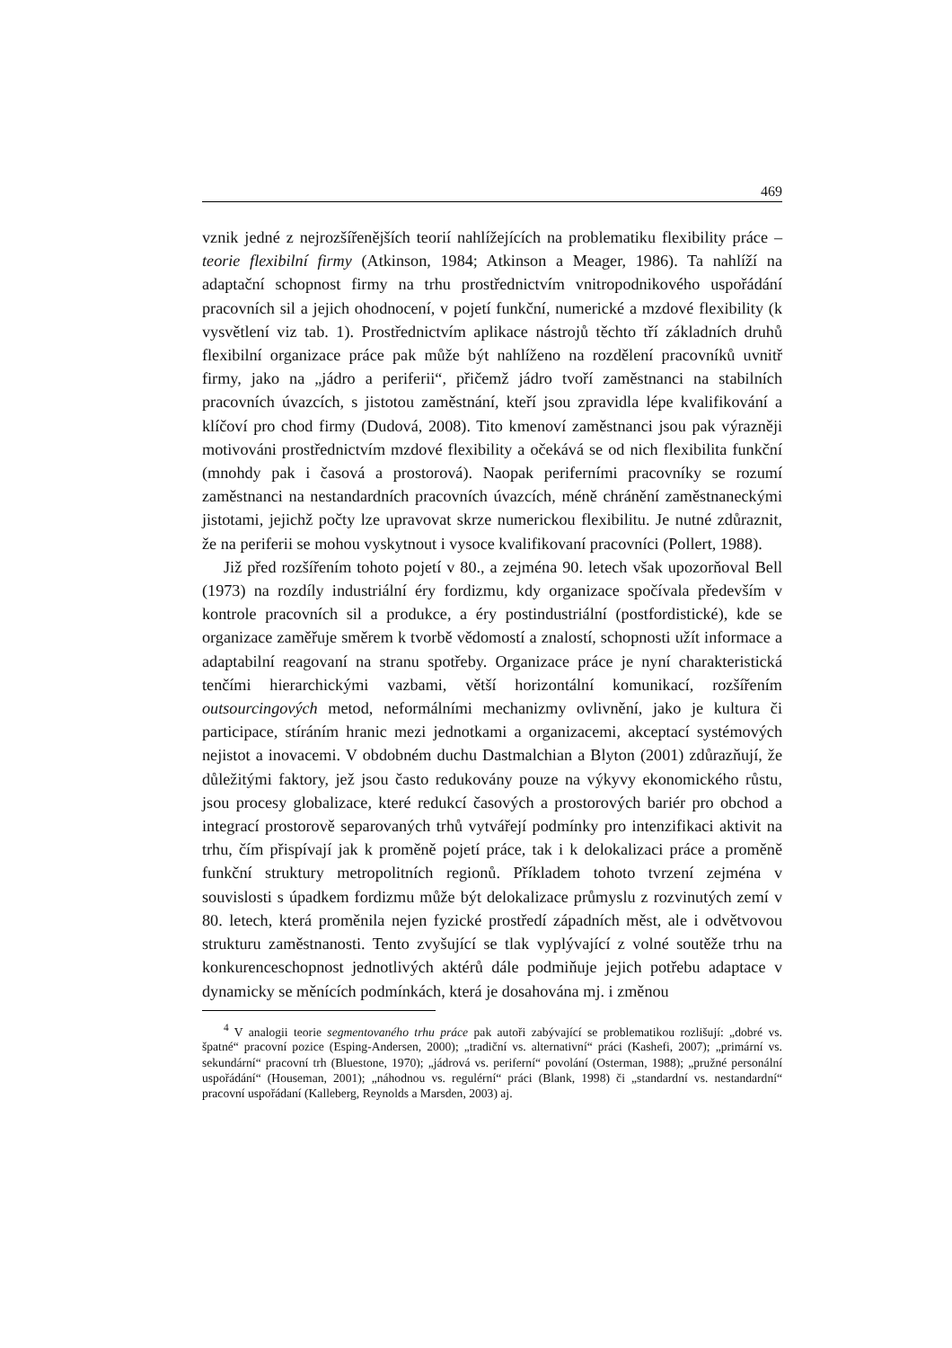469
vznik jedné z nejrozšířenějších teorií nahlížejících na problematiku flexibility práce – teorie flexibilní firmy (Atkinson, 1984; Atkinson a Meager, 1986). Ta nahlíží na adaptační schopnost firmy na trhu prostřednictvím vnitropodnikového uspořádání pracovních sil a jejich ohodnocení, v pojetí funkční, numerické a mzdové flexibility (k vysvětlení viz tab. 1). Prostřednictvím aplikace nástrojů těchto tří základních druhů flexibilní organizace práce pak může být nahlíženo na rozdělení pracovníků uvnitř firmy, jako na „jádro a periferii“, přičemž jádro tvoří zaměstnanci na stabilních pracovních úvazcích, s jistotou zaměstnání, kteří jsou zpravidla lépe kvalifikování a klíčoví pro chod firmy (Dudová, 2008). Tito kmenoví zaměstnanci jsou pak výrazněji motivováni prostřednictvím mzdové flexibility a očekává se od nich flexibilita funkční (mnohdy pak i časová a prostorová). Naopak periferními pracovníky se rozumí zaměstnanci na nestandardních pracovních úvazcích, méně chránění zaměstnaneckými jistotami, jejichž počty lze upravovat skrze numerickou flexibilitu. Je nutné zdůraznit, že na periferii se mohou vyskytnout i vysoce kvalifikovaní pracovníci (Pollert, 1988).
Již před rozšířením tohoto pojetí v 80., a zejména 90. letech však upozorňoval Bell (1973) na rozdíly industriální éry fordizmu, kdy organizace spočívala především v kontrole pracovních sil a produkce, a éry postindustriální (postfordistické), kde se organizace zaměřuje směrem k tvorbě vědomostí a znalostí, schopnosti užít informace a adaptabilní reagovaní na stranu spotřeby. Organizace práce je nyní charakteristická tenčími hierarchickými vazbami, větší horizontální komunikací, rozšířením outsourcingových metod, neformálními mechanizmy ovlivnění, jako je kultura či participace, stíráním hranic mezi jednotkami a organizacemi, akceptací systémových nejistot a inovacemi. V obdobném duchu Dastmalchian a Blyton (2001) zdůrazňují, že důležitými faktory, jež jsou často redukovány pouze na výkyvy ekonomického růstu, jsou procesy globalizace, které redukcí časových a prostorových bariér pro obchod a integrací prostorově separovaných trhů vytvářejí podmínky pro intenzifikaci aktivit na trhu, čím přispívají jak k proměně pojetí práce, tak i k delokalizaci práce a proměně funkční struktury metropolitních regionů. Příkladem tohoto tvrzení zejména v souvislosti s úpadkem fordizmu může být delokalizace průmyslu z rozvinutých zemí v 80. letech, která proměnila nejen fyzické prostředí západních měst, ale i odvětvovou strukturu zaměstnanosti. Tento zvyšující se tlak vyplývající z volné soutěže trhu na konkurenceschopnost jednotlivých aktérů dále podmiňuje jejich potřebu adaptace v dynamicky se měnících podmínkách, která je dosahována mj. i změnou
<sup>4</sup> V analogii teorie segmentovaného trhu práce pak autoři zabývající se problematikou rozlišují: „dobré vs. špatné“ pracovní pozice (Esping-Andersen, 2000); „tradiční vs. alternativní“ práci (Kashefi, 2007); „primární vs. sekundární“ pracovní trh (Bluestone, 1970); „jádrová vs. periferní“ povolání (Osterman, 1988); „pružné personální uspořádání“ (Houseman, 2001); „náhodnou vs. regulérní“ práci (Blank, 1998) či „standardní vs. nestandardní“ pracovní uspořádaní (Kalleberg, Reynolds a Marsden, 2003) aj.